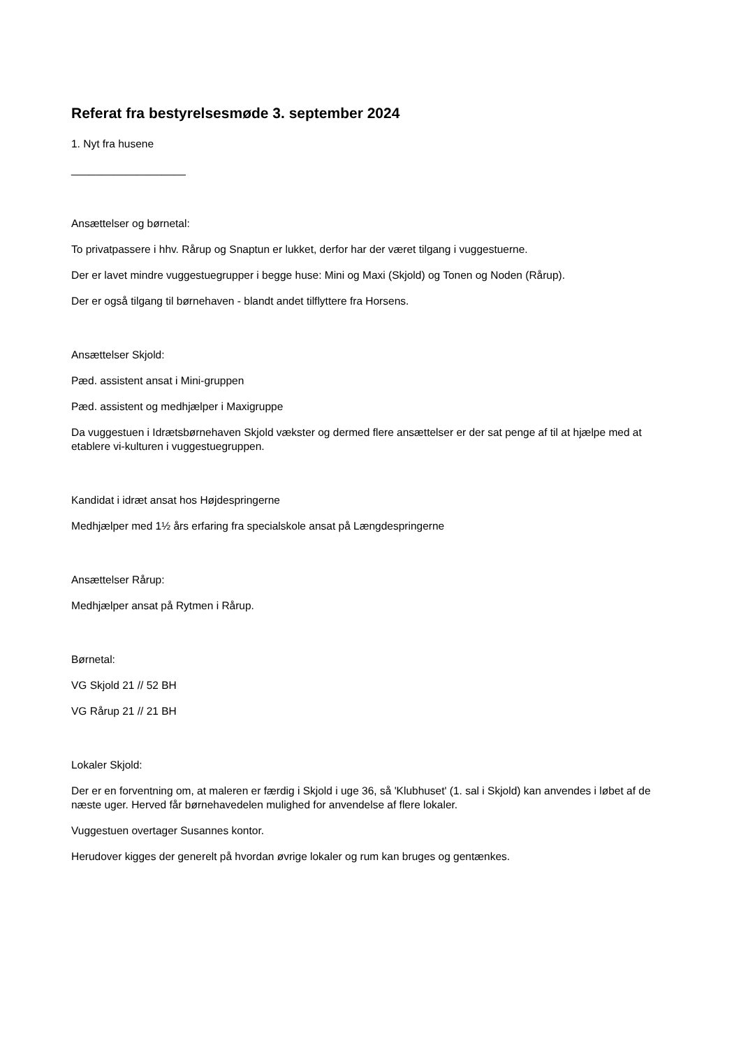Referat fra bestyrelsesmøde 3. september 2024
1. Nyt fra husene
___________________
Ansættelser og børnetal:
To privatpassere i hhv. Rårup og Snaptun er lukket, derfor har der været tilgang i vuggestuerne.
Der er lavet mindre vuggestuegrupper i begge huse: Mini og Maxi (Skjold) og Tonen og Noden (Rårup).
Der er også tilgang til børnehaven - blandt andet tilflyttere fra Horsens.
Ansættelser Skjold:
Pæd. assistent ansat i Mini-gruppen
Pæd. assistent og medhjælper i Maxigruppe
Da vuggestuen i Idrætsbørnehaven Skjold vækster og dermed flere ansættelser er der sat penge af til at hjælpe med at etablere vi-kulturen i vuggestuegruppen.
Kandidat i idræt ansat hos Højdespringerne
Medhjælper med 1½ års erfaring fra specialskole ansat på Længdespringerne
Ansættelser Rårup:
Medhjælper ansat på Rytmen i Rårup.
Børnetal:
VG Skjold 21 // 52 BH
VG Rårup 21 // 21 BH
Lokaler Skjold:
Der er en forventning om, at maleren er færdig i Skjold i uge 36, så 'Klubhuset' (1. sal i Skjold) kan anvendes i løbet af de næste uger. Herved får børnehavedelen mulighed for anvendelse af flere lokaler.
Vuggestuen overtager Susannes kontor.
Herudover kigges der generelt på hvordan øvrige lokaler og rum kan bruges og gentænkes.